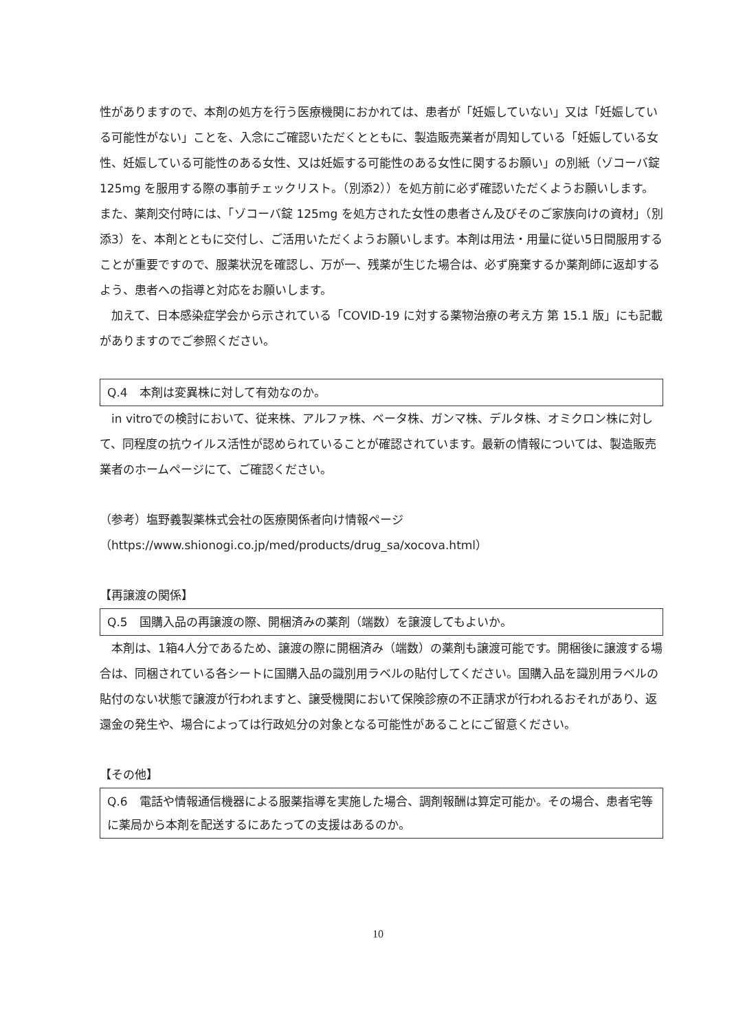性がありますので、本剤の処方を行う医療機関におかれては、患者が「妊娠していない」又は「妊娠している可能性がない」ことを、入念にご確認いただくとともに、製造販売業者が周知している「妊娠している女性、妊娠している可能性のある女性、又は妊娠する可能性のある女性に関するお願い」の別紙（ゾコーバ錠 125mg を服用する際の事前チェックリスト。（別添2））を処方前に必ず確認いただくようお願いします。また、薬剤交付時には、「ゾコーバ錠 125mg を処方された女性の患者さん及びそのご家族向けの資材」（別添3）を、本剤とともに交付し、ご活用いただくようお願いします。本剤は用法・用量に従い5日間服用することが重要ですので、服薬状況を確認し、万が一、残薬が生じた場合は、必ず廃棄するか薬剤師に返却するよう、患者への指導と対応をお願いします。
加えて、日本感染症学会から示されている「COVID-19 に対する薬物治療の考え方 第 15.1 版」にも記載がありますのでご参照ください。
Q.4　本剤は変異株に対して有効なのか。
in vitroでの検討において、従来株、アルファ株、ベータ株、ガンマ株、デルタ株、オミクロン株に対して、同程度の抗ウイルス活性が認められていることが確認されています。最新の情報については、製造販売業者のホームページにて、ご確認ください。
（参考）塩野義製薬株式会社の医療関係者向け情報ページ
（https://www.shionogi.co.jp/med/products/drug_sa/xocova.html）
【再譲渡の関係】
Q.5　国購入品の再譲渡の際、開梱済みの薬剤（端数）を譲渡してもよいか。
本剤は、1箱4人分であるため、譲渡の際に開梱済み（端数）の薬剤も譲渡可能です。開梱後に譲渡する場合は、同梱されている各シートに国購入品の識別用ラベルの貼付してください。国購入品を識別用ラベルの貼付のない状態で譲渡が行われますと、譲受機関において保険診療の不正請求が行われるおそれがあり、返還金の発生や、場合によっては行政処分の対象となる可能性があることにご留意ください。
【その他】
Q.6　電話や情報通信機器による服薬指導を実施した場合、調剤報酬は算定可能か。その場合、患者宅等に薬局から本剤を配送するにあたっての支援はあるのか。
10